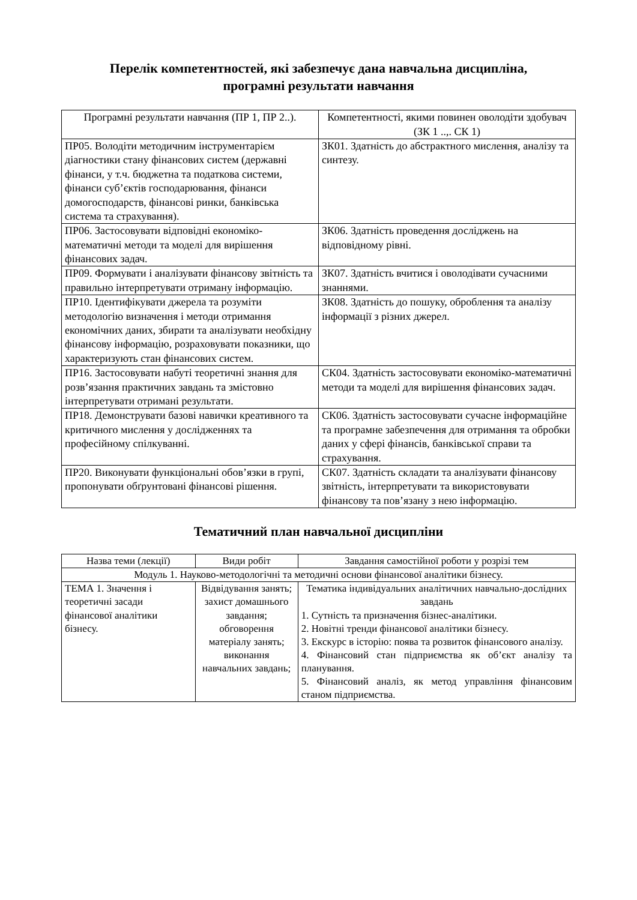Перелік компетентностей, які забезпечує дана навчальна дисципліна,
програмні результати навчання
| Програмні результати навчання (ПР 1, ПР 2..). | Компетентності, якими повинен оволодіти здобувач (ЗК 1 ..,. СК 1) |
| --- | --- |
| ПР05. Володіти методичним інструментарієм діагностики стану фінансових систем (державні фінанси, у т.ч. бюджетна та податкова системи, фінанси суб’єктів господарювання, фінанси домогосподарств, фінансові ринки, банківська система та страхування). | ЗК01. Здатність до абстрактного мислення, аналізу та синтезу. |
| ПР06. Застосовувати відповідні економіко-математичні методи та моделі для вирішення фінансових задач. | ЗК06. Здатність проведення досліджень на відповідному рівні. |
| ПР09. Формувати і аналізувати фінансову звітність та правильно інтерпретувати отриману інформацію. | ЗК07. Здатність вчитися і оволодівати сучасними знаннями. |
| ПР10. Ідентифікувати джерела та розуміти методологію визначення і методи отримання економічних даних, збирати та аналізувати необхідну фінансову інформацію, розраховувати показники, що характеризують стан фінансових систем. | ЗК08. Здатність до пошуку, оброблення та аналізу інформації з різних джерел. |
| ПР16. Застосовувати набуті теоретичні знання для розв’язання практичних завдань та змістовно інтерпретувати отримані результати. | СК04. Здатність застосовувати економіко-математичні методи та моделі для вирішення фінансових задач. |
| ПР18. Демонструвати базові навички креативного та критичного мислення у дослідженнях та професійному спілкуванні. | СК06. Здатність застосовувати сучасне інформаційне та програмне забезпечення для отримання та обробки даних у сфері фінансів, банківської справи та страхування. |
| ПР20. Виконувати функціональні обов’язки в групі, пропонувати обґрунтовані фінансові рішення. | СК07. Здатність складати та аналізувати фінансову звітність, інтерпретувати та використовувати фінансову та пов’язану з нею інформацію. |
Тематичний план навчальної дисципліни
| Назва теми (лекції) | Види робіт | Завдання самостійної роботи у розрізі тем |
| --- | --- | --- |
| Модуль 1. Науково-методологічні та методичні основи фінансової аналітики бізнесу. | | |
| ТЕМА 1. Значення і теоретичні засади фінансової аналітики бізнесу. | Відвідування занять; захист домашнього завдання; обговорення матеріалу занять; виконання навчальних завдань; | Тематика індивідуальних аналітичних навчально-дослідних завдань 1. Сутність та призначення бізнес-аналітики. 2. Новітні тренди фінансової аналітики бізнесу. 3. Екскурс в історію: поява та розвиток фінансового аналізу. 4. Фінансовий стан підприємства як об’єкт аналізу та планування. 5. Фінансовий аналіз, як метод управління фінансовим станом підприємства. |